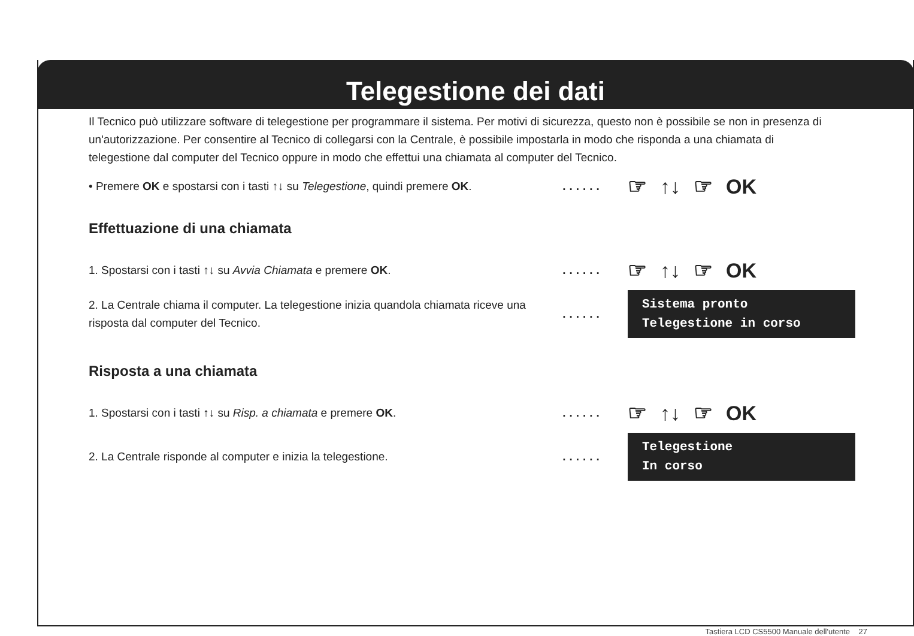Telegestione dei dati
Il Tecnico può utilizzare software di telegestione per programmare il sistema. Per motivi di sicurezza, questo non è possibile se non in presenza di un'autorizzazione. Per consentire al Tecnico di collegarsi con la Centrale, è possibile impostarla in modo che risponda a una chiamata di telegestione dal computer del Tecnico oppure in modo che effettui una chiamata al computer del Tecnico.
• Premere OK e spostarsi con i tasti ↑↓ su Telegestione, quindi premere OK.
......
☞ ↑↓ ☞ OK
Effettuazione di una chiamata
1. Spostarsi con i tasti ↑↓ su Avvia Chiamata e premere OK. ......
☞ ↑↓ ☞ OK
2. La Centrale chiama il computer. La telegestione inizia quandola chiamata riceve una risposta dal computer del Tecnico.
......
Sistema pronto
Telegestione in corso
Risposta a una chiamata
1. Spostarsi con i tasti ↑↓ su Risp. a chiamata e premere OK. ......
☞ ↑↓ ☞ OK
2. La Centrale risponde al computer e inizia la telegestione. ......
Telegestione
In corso
Tastiera LCD CS5500 Manuale dell'utente 27